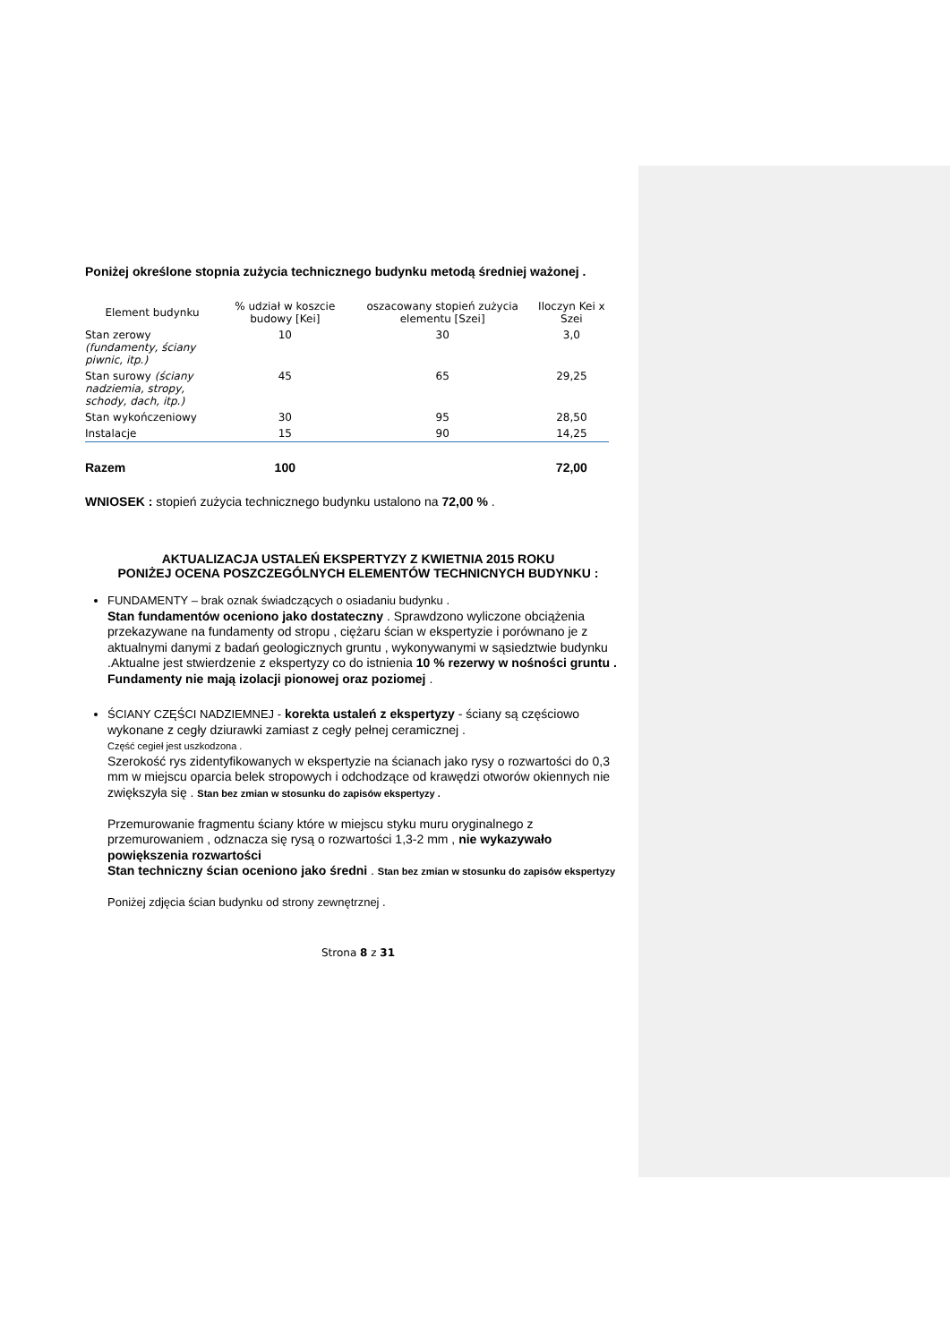Poniżej określone stopnia zużycia technicznego budynku metodą średniej ważonej .
| Element budynku | % udział w koszcie budowy [Kei] | oszacowany stopień zużycia elementu [Szei] | Iloczyn Kei x Szei |
| --- | --- | --- | --- |
| Stan zerowy (fundamenty, ściany piwnic, itp.) | 10 | 30 | 3,0 |
| Stan surowy (ściany nadziemia, stropy, schody, dach, itp.) | 45 | 65 | 29,25 |
| Stan wykończeniowy | 30 | 95 | 28,50 |
| Instalacje | 15 | 90 | 14,25 |
| Razem | 100 | | 72,00 |
WNIOSEK : stopień zużycia technicznego budynku ustalono na 72,00 % .
AKTUALIZACJA USTALEŃ EKSPERTYZY Z KWIETNIA 2015 ROKU
PONIŻEJ OCENA POSZCZEGÓLNYCH ELEMENTÓW TECHNICNYCH BUDYNKU :
FUNDAMENTY – brak oznak świadczących o osiadaniu budynku .
Stan fundamentów oceniono jako dostateczny . Sprawdzono wyliczone obciążenia przekazywane na fundamenty od stropu , ciężaru ścian w ekspertyzie i porównano je z aktualnymi danymi z badań geologicznych gruntu , wykonywanymi w sąsiedztwie budynku .Aktualne jest stwierdzenie z ekspertyzy co do istnienia 10 % rezerwy w nośności gruntu .
Fundamenty nie mają izolacji pionowej oraz poziomej .
ŚCIANY CZĘŚCI NADZIEMNEJ - korekta ustaleń z ekspertyzy - ściany są częściowo wykonane z cegły dziurawki zamiast z cegły pełnej ceramicznej .
Część cegieł jest uszkodzona .
Szerokość rys zidentyfikowanych w ekspertyzie na ścianach jako rysy o rozwartości do 0,3 mm w miejscu oparcia belek stropowych i odchodzące od krawędzi otworów okiennych nie zwiększyła się . Stan bez zmian w stosunku do zapisów ekspertyzy .
Przemurowanie fragmentu ściany które w miejscu styku muru oryginalnego z przemurowaniem , odznacza się rysą o rozwartości 1,3-2 mm , nie wykazywało powiększenia rozwartości
Stan techniczny ścian oceniono jako średni . Stan bez zmian w stosunku do zapisów ekspertyzy
Poniżej zdjęcia ścian budynku od strony zewnętrznej .
Strona 8 z 31